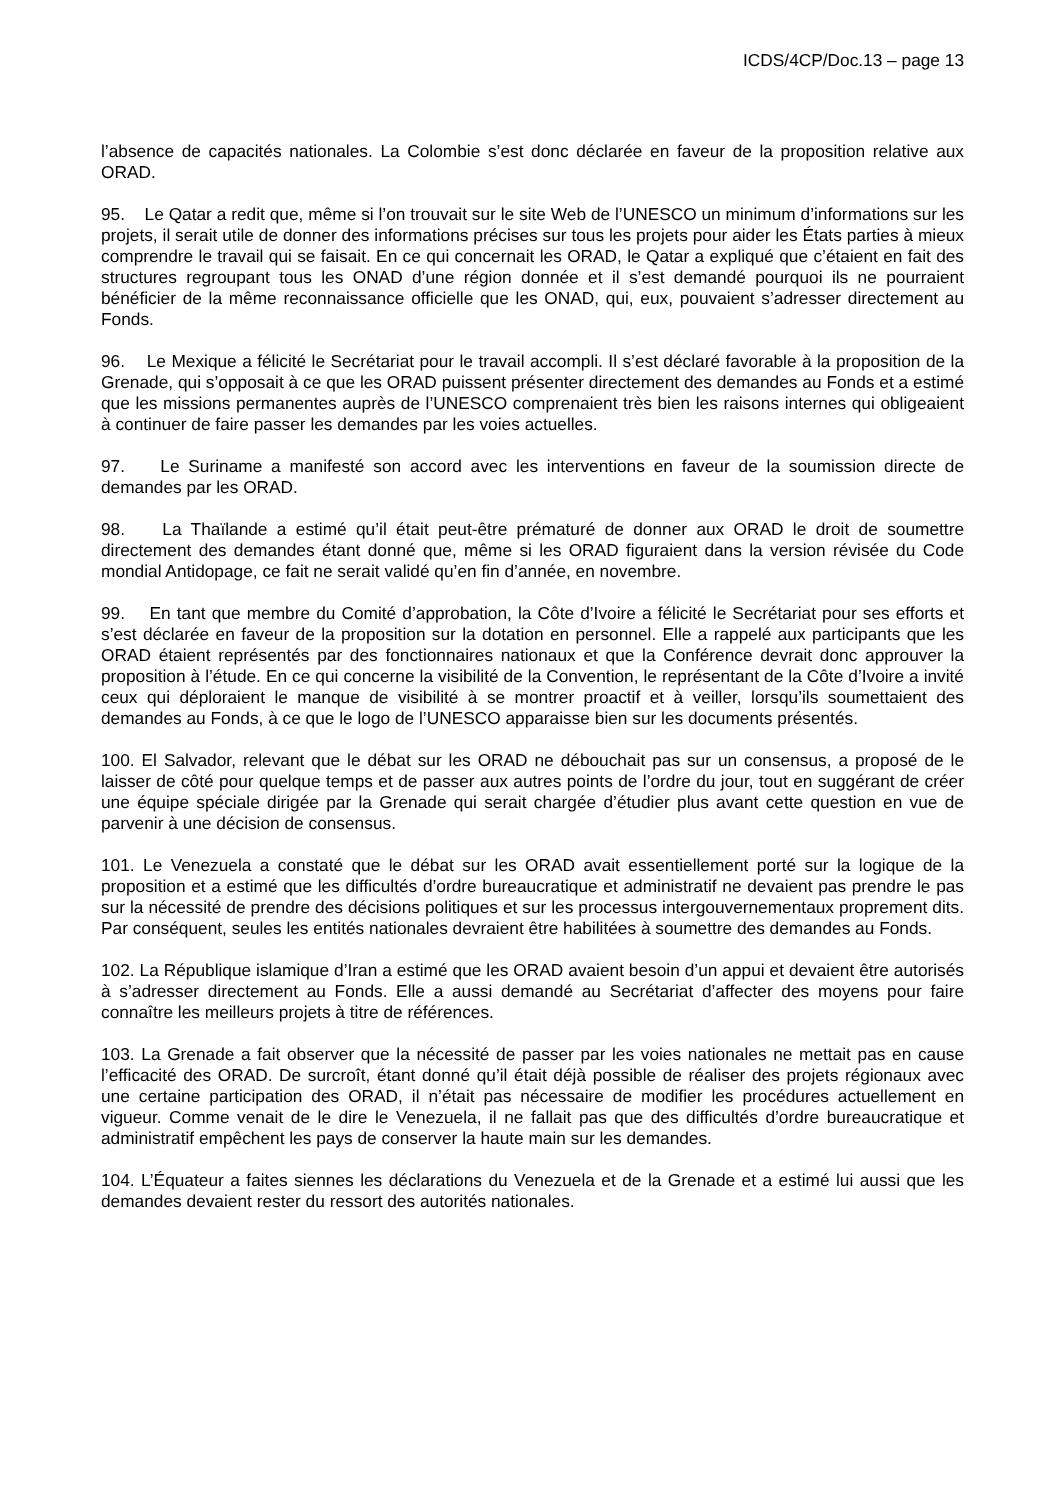ICDS/4CP/Doc.13 – page 13
l’absence de capacités nationales. La Colombie s’est donc déclarée en faveur de la proposition relative aux ORAD.
95. Le Qatar a redit que, même si l’on trouvait sur le site Web de l’UNESCO un minimum d’informations sur les projets, il serait utile de donner des informations précises sur tous les projets pour aider les États parties à mieux comprendre le travail qui se faisait. En ce qui concernait les ORAD, le Qatar a expliqué que c’étaient en fait des structures regroupant tous les ONAD d’une région donnée et il s’est demandé pourquoi ils ne pourraient bénéficier de la même reconnaissance officielle que les ONAD, qui, eux, pouvaient s’adresser directement au Fonds.
96. Le Mexique a félicité le Secrétariat pour le travail accompli. Il s’est déclaré favorable à la proposition de la Grenade, qui s’opposait à ce que les ORAD puissent présenter directement des demandes au Fonds et a estimé que les missions permanentes auprès de l’UNESCO comprenaient très bien les raisons internes qui obligeaient à continuer de faire passer les demandes par les voies actuelles.
97. Le Suriname a manifesté son accord avec les interventions en faveur de la soumission directe de demandes par les ORAD.
98. La Thaïlande a estimé qu’il était peut-être prématuré de donner aux ORAD le droit de soumettre directement des demandes étant donné que, même si les ORAD figuraient dans la version révisée du Code mondial Antidopage, ce fait ne serait validé qu’en fin d’année, en novembre.
99. En tant que membre du Comité d’approbation, la Côte d’Ivoire a félicité le Secrétariat pour ses efforts et s’est déclarée en faveur de la proposition sur la dotation en personnel. Elle a rappelé aux participants que les ORAD étaient représentés par des fonctionnaires nationaux et que la Conférence devrait donc approuver la proposition à l’étude. En ce qui concerne la visibilité de la Convention, le représentant de la Côte d’Ivoire a invité ceux qui déploraient le manque de visibilité à se montrer proactif et à veiller, lorsqu’ils soumettaient des demandes au Fonds, à ce que le logo de l’UNESCO apparaisse bien sur les documents présentés.
100. El Salvador, relevant que le débat sur les ORAD ne débouchait pas sur un consensus, a proposé de le laisser de côté pour quelque temps et de passer aux autres points de l’ordre du jour, tout en suggérant de créer une équipe spéciale dirigée par la Grenade qui serait chargée d’étudier plus avant cette question en vue de parvenir à une décision de consensus.
101. Le Venezuela a constaté que le débat sur les ORAD avait essentiellement porté sur la logique de la proposition et a estimé que les difficultés d’ordre bureaucratique et administratif ne devaient pas prendre le pas sur la nécessité de prendre des décisions politiques et sur les processus intergouvernementaux proprement dits. Par conséquent, seules les entités nationales devraient être habilitées à soumettre des demandes au Fonds.
102. La République islamique d’Iran a estimé que les ORAD avaient besoin d’un appui et devaient être autorisés à s’adresser directement au Fonds. Elle a aussi demandé au Secrétariat d’affecter des moyens pour faire connaître les meilleurs projets à titre de références.
103. La Grenade a fait observer que la nécessité de passer par les voies nationales ne mettait pas en cause l’efficacité des ORAD. De surcroît, étant donné qu’il était déjà possible de réaliser des projets régionaux avec une certaine participation des ORAD, il n’était pas nécessaire de modifier les procédures actuellement en vigueur. Comme venait de le dire le Venezuela, il ne fallait pas que des difficultés d’ordre bureaucratique et administratif empêchent les pays de conserver la haute main sur les demandes.
104. L’Équateur a faites siennes les déclarations du Venezuela et de la Grenade et a estimé lui aussi que les demandes devaient rester du ressort des autorités nationales.